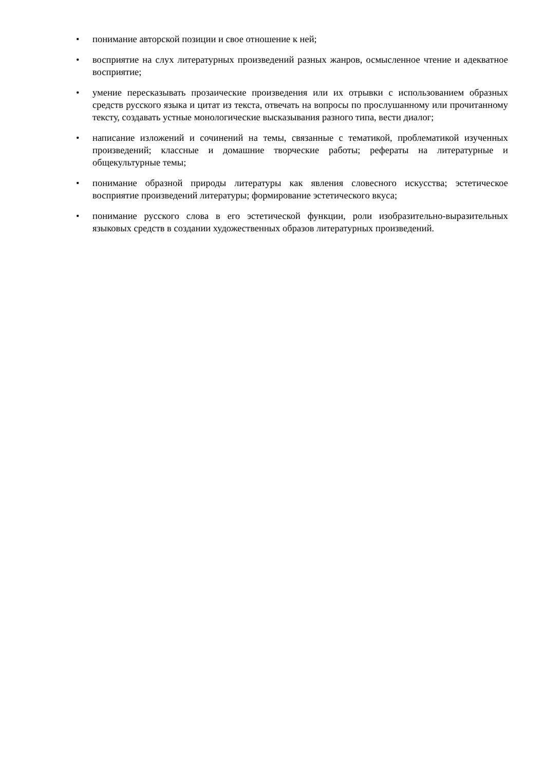• понимание авторской позиции и свое отношение к ней;
• восприятие на слух литературных произведений разных жанров, осмысленное чтение и адекватное восприятие;
• умение пересказывать прозаические произведения или их отрывки с использованием образных средств русского языка и цитат из текста, отвечать на вопросы по прослушанному или прочитанному тексту, создавать устные монологические высказывания разного типа, вести диалог;
• написание изложений и сочинений на темы, связанные с тематикой, проблематикой изученных произведений; классные и домашние творческие работы; рефераты на литературные и общекультурные темы;
• понимание образной природы литературы как явления словесного искусства; эстетическое восприятие произведений литературы; формирование эстетического вкуса;
• понимание русского слова в его эстетической функции, роли изобразительно-выразительных языковых средств в создании художественных образов литературных произведений.